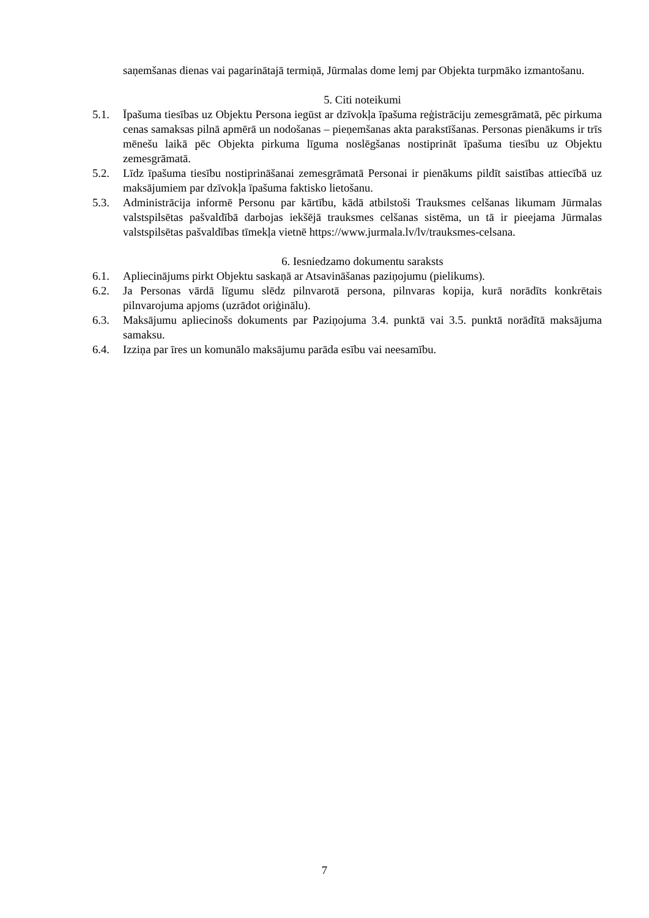saņemšanas dienas vai pagarinātajā termiņā, Jūrmalas dome lemj par Objekta turpmāko izmantošanu.
5. Citi noteikumi
5.1. Īpašuma tiesības uz Objektu Persona iegūst ar dzīvokļa īpašuma reģistrāciju zemesgrāmatā, pēc pirkuma cenas samaksas pilnā apmērā un nodošanas – pieņemšanas akta parakstīšanas. Personas pienākums ir trīs mēnešu laikā pēc Objekta pirkuma līguma noslēgšanas nostiprināt īpašuma tiesību uz Objektu zemesgrāmatā.
5.2. Līdz īpašuma tiesību nostiprināšanai zemesgrāmatā Personai ir pienākums pildīt saistības attiecībā uz maksājumiem par dzīvokļa īpašuma faktisko lietošanu.
5.3. Administrācija informē Personu par kārtību, kādā atbilstoši Trauksmes celšanas likumam Jūrmalas valstspilsētas pašvaldībā darbojas iekšējā trauksmes celšanas sistēma, un tā ir pieejama Jūrmalas valstspilsētas pašvaldības tīmekļa vietnē https://www.jurmala.lv/lv/trauksmes-celsana.
6. Iesniedzamo dokumentu saraksts
6.1. Apliecinājums pirkt Objektu saskaņā ar Atsavināšanas paziņojumu (pielikums).
6.2. Ja Personas vārdā līgumu slēdz pilnvarotā persona, pilnvaras kopija, kurā norādīts konkrētais pilnvarojuma apjoms (uzrādot oriģinālu).
6.3. Maksājumu apliecinošs dokuments par Paziņojuma 3.4. punktā vai 3.5. punktā norādītā maksājuma samaksu.
6.4. Izziņa par īres un komunālo maksājumu parāda esību vai neesamību.
7